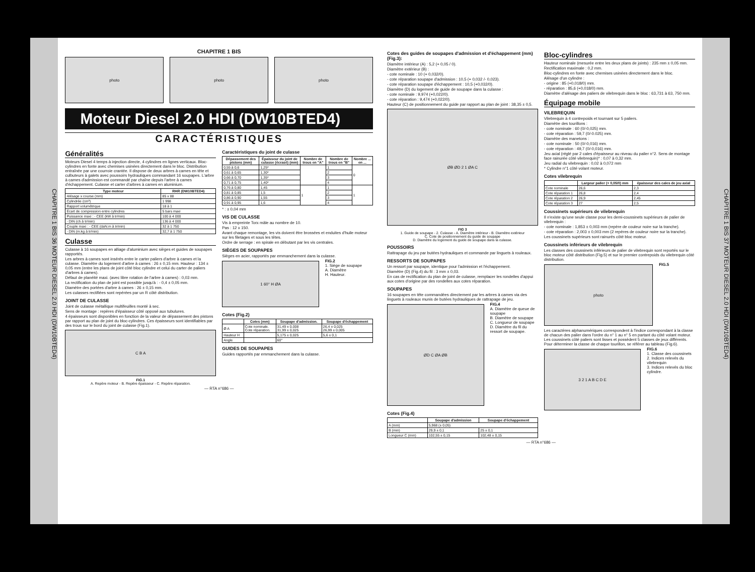CHAPITRE 1 BIS 36 MOTEUR DIESEL 2.0 HDI (DW10BTED4)
CHAPITRE 1 BIS
photo photo photo
Moteur Diesel 2.0 HDI (DW10BTED4)
CARACTÉRISTIQUES
Généralités
Moteurs Diesel 4 temps à injection directe, 4 cylindres en lignes verticaux. Bloc-cylindres en fonte avec chemises usinées directement dans le bloc. Distribution entraînée par une courroie crantée. Il dispose de deux arbres à cames en tête et culbuteurs à galets avec poussoirs hydrauliques commandant 16 soupapes. L'arbre à cames d'admission est commandé par chaîne depuis l'arbre à cames d'échappement. Culasse et carter d'arbres à cames en aluminium.
| Type moteur | RHR (DW10BTED4) |
| --- | --- |
| Alésage x course (mm) | 85 x 88 |
| Cylindrée (cm³) | 1 998 |
| Rapport volumétrique | 18 à 1 |
| Écart de compression entre cylindres | 5 bars maxi |
| Puissance maxi : - CEE (kW à tr/min) | 100 à 4 000 |
| - DIN (ch à tr/min) | 136 à 4 000 |
| Couple maxi : - CEE (daN.m à tr/min) | 32 à 1 750 |
| - DIN (m.kg à tr/min) | 32,7 à 1 750 |
Culasse
Culasse à 16 soupapes en alliage d'aluminium avec sièges et guides de soupapes rapportés.
Les arbres à cames sont insérés entre le carter paliers d'arbre à cames et la culasse. Diamètre du logement d'arbre à cames : 26 ± 0,15 mm. Hauteur : 134 ± 0,05 mm (entre les plans de joint côté bloc cylindre et celui du carter de paliers d'arbres à cames).
Défaut de planéité maxi. (avec libre rotation de l'arbre à cames) : 0,03 mm.
La rectification du plan de joint est possible jusqu'à : - 0,4 ± 0,05 mm.
Diamètre des portées d'arbre à cames : 26 ± 0,15 mm.
Les culasses rectifiées sont repérées par un R côté distribution.
JOINT DE CULASSE
Joint de culasse métallique multifeuilles monté à sec.
Sens de montage : repères d'épaisseur côté opposé aux tubulures.
4 épaisseurs sont disponibles en fonction de la valeur de dépassement des pistons par rapport au plan de joint du bloc-cylindres. Ces épaisseurs sont identifiables par des trous sur le bord du joint de culasse (Fig.1).
C B A
FIG.1
A. Repère moteur - B. Repère épaisseur - C. Repère réparation.
Caractéristiques du joint de culasse
| Dépassement des pistons (mm) | Épaisseur du joint de culasse (écrasé) (mm) | Nombre de trous en "A" | Nombre de trous en "B" | Nombre ... en ... |
| --- | --- | --- | --- | --- |
| 0,55 à 0,6 | 1,25* | | 1 | 0 |
| 0,61 à 0,65 | 1,30* | | 2 | |
| 0,66 à 0,70 | 1,35* | | 3 | |
| 0,71 à 0,75 | 1,40* | | 4 | |
| 0,76 à 0,80 | 1,45 | 1 | 1 | 1 |
| 0,81 à 0,85 | 1,5 | | 2 | |
| 0,86 à 0,90 | 1,55 | | 3 | |
| 0,91 à 0,95 | 1,6 | | 4 | |
* : ± 0,04 mm
VIS DE CULASSE
Vis à empreinte Torx mâle au nombre de 10.
Pas : 12 x 150.
Avant chaque remontage, les vis doivent être brossées et enduites d'huile moteur sur les filetages et sous les têtes.
Ordre de serrage : en spirale en débutant par les vis centrales.
SIÈGES DE SOUPAPES
Sièges en acier, rapportés par emmanchement dans la culasse.
1 60° H ØA
FIG.2
1. Siège de soupape
A. Diamètre
H. Hauteur.
Cotes (Fig.2)
| | Cotes (mm) | Soupape d'admission. | Soupape d'échappement |
| --- | --- | --- | --- |
| Ø A | Cote nominale. Cote réparation. | 31,49 ± 0,008 31,99 ± 0,025 | 26,4 ± 0,025 26,99 ± 0,005 |
| Hauteur H | | 5,175 ± 0,025 | 5,6 ± 0,1 |
| Angle | | 60° | |
GUIDES DE SOUPAPES
Guides rapportés par emmanchement dans la culasse.
— RTA n°686 —
Cotes des guides de soupapes d'admission et d'échappement (mm) (Fig.3):
Diamètre intérieur (A) : 5,2 (+ 0,05 / 0).
Diamètre extérieur (B) :
- cote nominale : 10 (+ 0,032/0).
- cote réparation soupape d'admission : 10,5 (+ 0,032 /- 0,023).
- cote réparation soupape d'échappement : 10,5 (+0,032/0).
Diamètre (D) du logement de guide de soupape dans la culasse :
- cote nominale : 9,974 (+0,022/0).
- cote réparation : 9,474 (+0,022/0).
Hauteur (C) de positionnement du guide par rapport au plan de joint : 38,35 ± 0,5.
ØB ØD 2 1 ØA C
FIG 3
1. Guide de soupape - 2. Culasse - A. Diamètre intérieur - B. Diamètre extérieur
C. Cote de positionnement du guide de soupape
D. Diamètre du logement du guide de soupape dans la culasse.
POUSSOIRS
Rattrapage du jeu par butées hydrauliques et commande par linguets à rouleaux.
RESSORTS DE SOUPAPES
Un ressort par soupape, identique pour l'admission et l'échappement.
Diamètre (D) (Fig.4) du fil : 3 mm ± 0,03.
En cas de rectification du plan de joint de culasse, remplacer les rondelles d'appui aux cotes d'origine par des rondelles aux cotes réparation.
SOUPAPES
16 soupapes en tête commandées directement par les arbres à cames via des linguets à rouleaux munis de butées hydrauliques de rattrapage de jeu.
ØD C ØA ØB
FIG.4
A. Diamètre de queue de soupape
B. Diamètre de soupape
C. Longueur de soupape
D. Diamètre du fil du ressort de soupape.
Cotes (Fig.4)
| | Soupape d'admission | Soupape d'échappement |
| --- | --- | --- |
| A (mm) | 5,968 (± 0,05) | |
| B (mm) | 29,9 ± 0,1 | 25 ± 0,1 |
| Longueur C (mm) | 102,55 ± 0,15 | 102,48 ± 0,15 |
Bloc-cylindres
Hauteur nominale (mesurée entre les deux plans de joints) : 235 mm ± 0,05 mm.
Rectification maximale : 0,2 mm.
Bloc-cylindres en fonte avec chemises usinées directement dans le bloc.
Alésage d'un cylindre :
- origine : 85 (+0,018/0) mm.
- réparation : 85,6 (+0,018/0) mm.
Diamètre d'alésage des paliers de vilebrequin dans le bloc : 63,731 à 63, 750 mm.
Équipage mobile
VILEBREQUIN
Vilebrequin à 4 contrepoids et tournant sur 5 paliers.
Diamètre des tourillons :
- cote nominale : 60 (0/-0,025) mm.
- cote réparation : 59,7 (0/-0.025) mm.
Diamètre des manetons :
- cote nominale : 50 (0/-0,016) mm.
- cote réparation : 49,7 (0/-0,016) mm.
Jeu axial (réglé par 2 cales d'épaisseur au niveau du palier n°2. Sens de montage face rainurée côté vilebrequin)* : 0,07 à 0,32 mm.
Jeu radial du vilebrequin : 0,02 à 0,072 mm
* Cylindre n°1 côté volant moteur.
Cotes vilebrequin
| | Largeur palier (+ 0,05/0) mm | épaisseur des cales de jeu axial |
| --- | --- | --- |
| Cote nominale | 26,6 | 2,3 |
| Cote réparation 1 | 26,8 | 2,4 |
| Cote réparation 2 | 26,9 | 2,45 |
| Cote réparation 3 | 27 | 2,5 |
Coussinets supérieurs de vilebrequin
Il n'existe qu'une seule classe pour les demi-coussinets supérieurs de palier de vilebrequin :
- cote nominale : 1,853 ± 0,003 mm (repère de couleur noire sur la tranche).
- cote réparation : 2,003 ± 0,003 mm (2 repères de couleur noire sur la tranche).
Les coussinets supérieurs sont rainurés côté bloc moteur.
Coussinets inférieurs de vilebrequin
Les classes des coussinets inférieurs de palier de vilebrequin sont reportés sur le bloc moteur côté distribution (Fig.5) et sur le premier contrepoids du vilebrequin côté distribution.
photo
FIG.5
Les caractères alphanumériques correspondent à l'indice correspondant à la classe de chacun des palier dans l'ordre du n° 1 au n° 5 en partant du côté volant moteur. Les coussinets côté paliers sont lisses et possèdent 5 classes de jeux différents. Pour déterminer la classe de chaque tourillon, se référer au tableau (Fig.6).
3 2 1 A B C D E
FIG.6
1. Classe des coussinets
2. Indices relevés du vilebrequin
3. Indices relevés du bloc cylindre.
— RTA n°686 —
CHAPITRE 1 BIS 37 MOTEUR DIESEL 2.0 HDI (DW10BTED4)